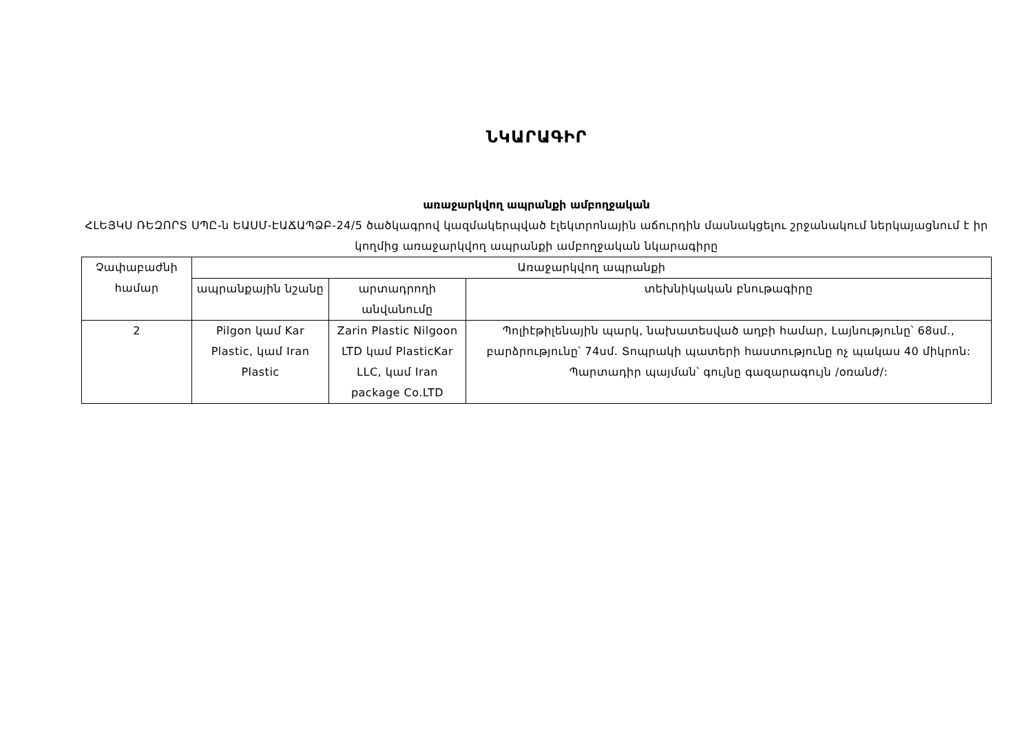ՆԿԱՐԱԳԻՐ
առաջարկվող ապրանքի ամբողջական
ՀԼԵՅԿՍ ՌԵԶՈՐՏ ՍՊԸ-ն ԵԱՍՄ-ԷԱՃԱՊՁԲ-24/5 ծածկագրով կազմակերպված էլեկտրոնային աճուրդին մասնակցելու շրջանակում ներկայացնում է իր կողմից առաջարկվող ապրանքի ամբողջական նկարագիրը
| Չափաբաժնի համար | Առաջարկվող ապրանքի | | |
| | ապրանքային նշանը | արտադրողի անվանումը | տեխնիկական բնութագիրը |
| 2 | Pilgon կամ Kar Plastic, կամ Iran Plastic | Zarin Plastic Nilgoon LTD կամ PlasticKar LLC, կամ Iran package Co.LTD | Պոլիէթիլենային պարկ, նախատեսված աղբի համար, Լայնությունը՝ 68սմ., բարձրությունը՝ 74սմ. Տոպրակի պատերի հաստությունը ոչ պակաս 40 միկրոն: Պարտադիր պայման՝ գույնը գազարագույն /օռանժ/: |